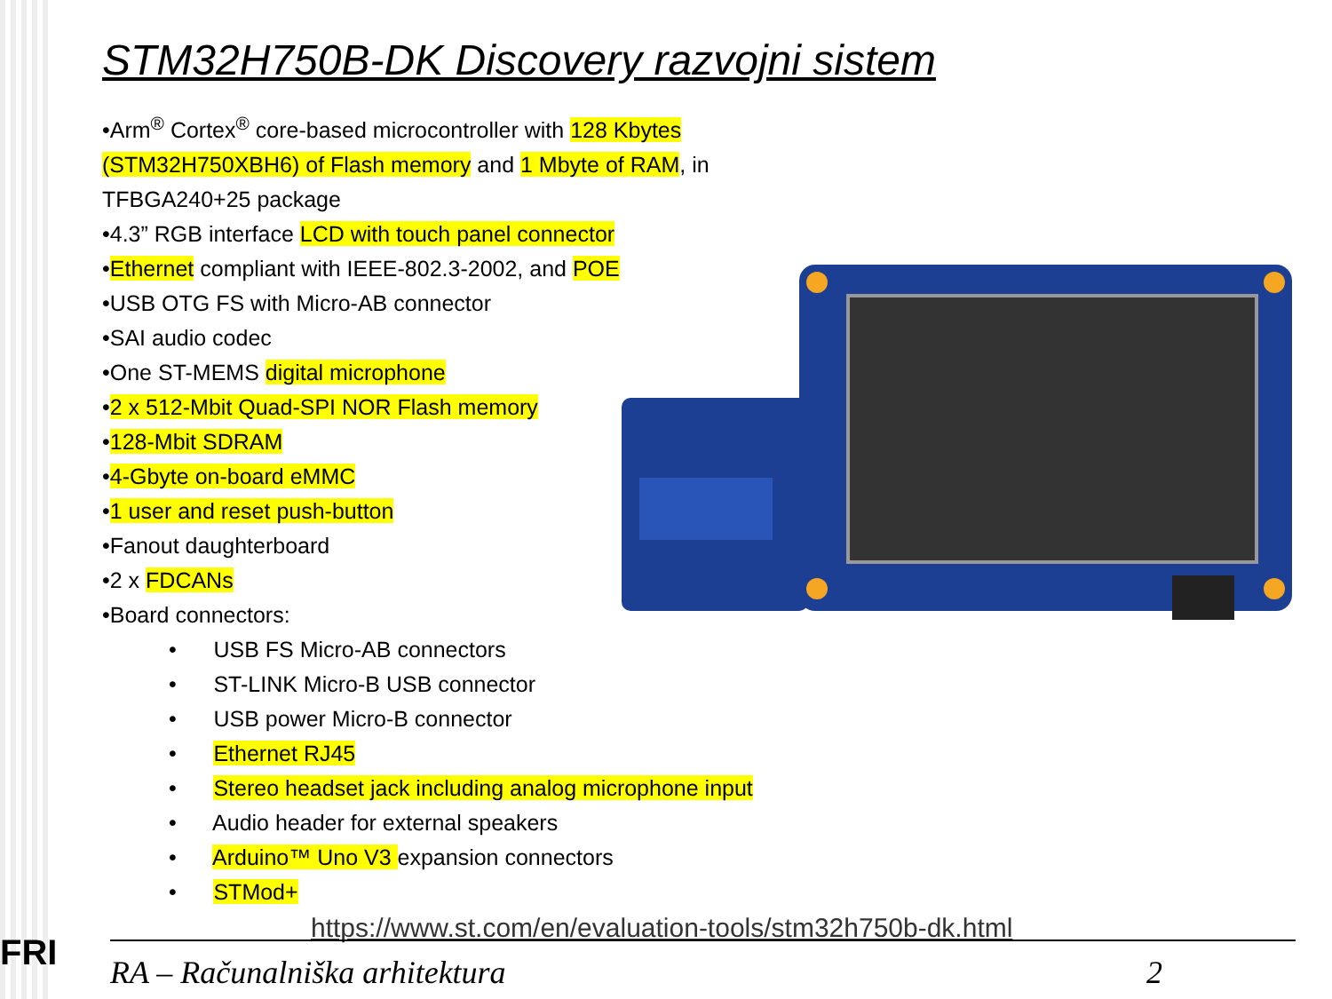FRI
STM32H750B-DK Discovery razvojni sistem
•Arm<sup>®</sup> Cortex<sup>®</sup> core-based microcontroller with 128 Kbytes (STM32H750XBH6) of Flash memory and 1 Mbyte of RAM, in TFBGA240+25 package
•4.3” RGB interface LCD with touch panel connector
•Ethernet compliant with IEEE-802.3-2002, and POE
•USB OTG FS with Micro-AB connector
•SAI audio codec
•One ST-MEMS digital microphone
•2 x 512-Mbit Quad-SPI NOR Flash memory
•128-Mbit SDRAM
•4-Gbyte on-board eMMC
•1 user and reset push-button
•Fanout daughterboard
•2 x FDCANs
•Board connectors:
• USB FS Micro-AB connectors
• ST-LINK Micro-B USB connector
• USB power Micro-B connector
• Ethernet RJ45
• Stereo headset jack including analog microphone input
• Audio header for external speakers
• Arduino™ Uno V3 expansion connectors
• STMod+
https://www.st.com/en/evaluation-tools/stm32h750b-dk.html
RA – Računalniška arhitektura 2